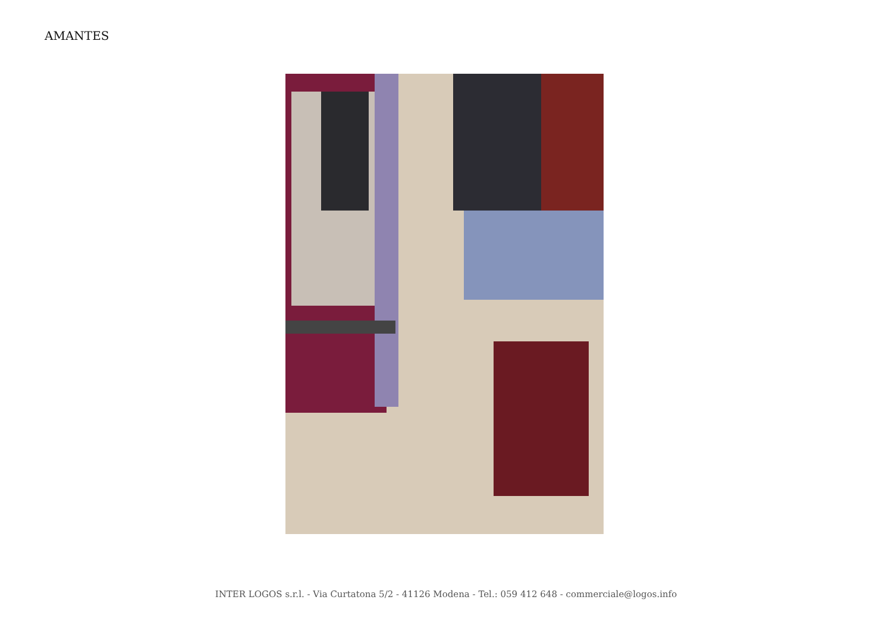AMANTES
INTER LOGOS s.r.l. - Via Curtatona 5/2 - 41126 Modena - Tel.: 059 412 648 - commerciale@logos.info